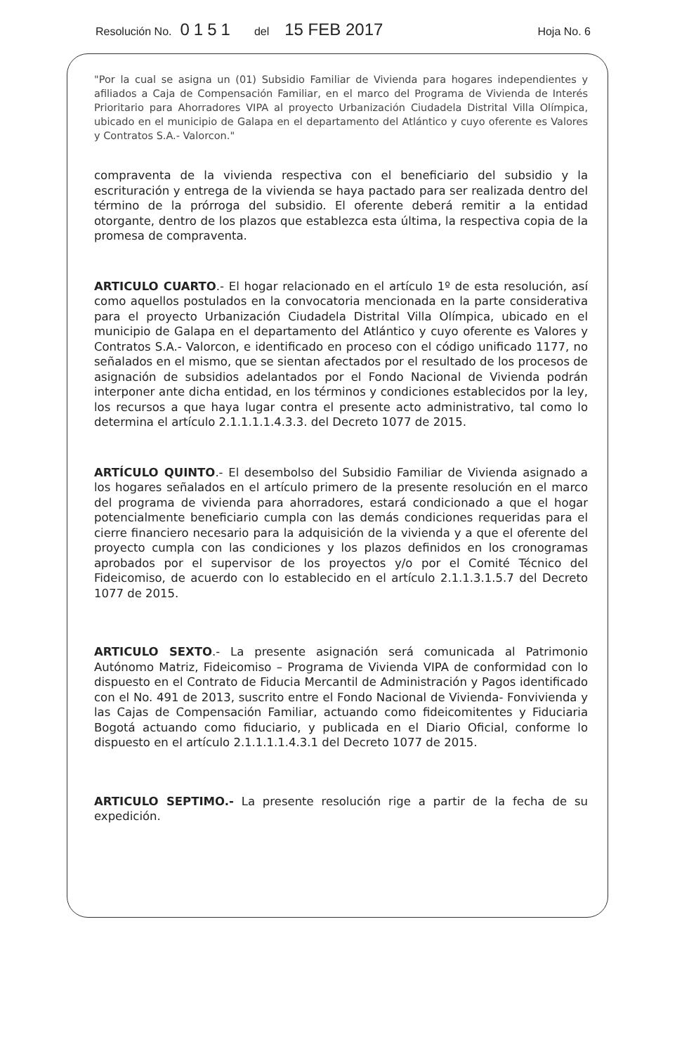Resolución No. 0151 del 15 FEB 2017 Hoja No. 6
"Por la cual se asigna un (01) Subsidio Familiar de Vivienda para hogares independientes y afiliados a Caja de Compensación Familiar, en el marco del Programa de Vivienda de Interés Prioritario para Ahorradores VIPA al proyecto Urbanización Ciudadela Distrital Villa Olímpica, ubicado en el municipio de Galapa en el departamento del Atlántico y cuyo oferente es Valores y Contratos S.A.- Valorcon."
compraventa de la vivienda respectiva con el beneficiario del subsidio y la escrituración y entrega de la vivienda se haya pactado para ser realizada dentro del término de la prórroga del subsidio. El oferente deberá remitir a la entidad otorgante, dentro de los plazos que establezca esta última, la respectiva copia de la promesa de compraventa.
ARTICULO CUARTO.- El hogar relacionado en el artículo 1º de esta resolución, así como aquellos postulados en la convocatoria mencionada en la parte considerativa para el proyecto Urbanización Ciudadela Distrital Villa Olímpica, ubicado en el municipio de Galapa en el departamento del Atlántico y cuyo oferente es Valores y Contratos S.A.- Valorcon, e identificado en proceso con el código unificado 1177, no señalados en el mismo, que se sientan afectados por el resultado de los procesos de asignación de subsidios adelantados por el Fondo Nacional de Vivienda podrán interponer ante dicha entidad, en los términos y condiciones establecidos por la ley, los recursos a que haya lugar contra el presente acto administrativo, tal como lo determina el artículo 2.1.1.1.1.4.3.3. del Decreto 1077 de 2015.
ARTÍCULO QUINTO.- El desembolso del Subsidio Familiar de Vivienda asignado a los hogares señalados en el artículo primero de la presente resolución en el marco del programa de vivienda para ahorradores, estará condicionado a que el hogar potencialmente beneficiario cumpla con las demás condiciones requeridas para el cierre financiero necesario para la adquisición de la vivienda y a que el oferente del proyecto cumpla con las condiciones y los plazos definidos en los cronogramas aprobados por el supervisor de los proyectos y/o por el Comité Técnico del Fideicomiso, de acuerdo con lo establecido en el artículo 2.1.1.3.1.5.7 del Decreto 1077 de 2015.
ARTICULO SEXTO.- La presente asignación será comunicada al Patrimonio Autónomo Matriz, Fideicomiso – Programa de Vivienda VIPA de conformidad con lo dispuesto en el Contrato de Fiducia Mercantil de Administración y Pagos identificado con el No. 491 de 2013, suscrito entre el Fondo Nacional de Vivienda- Fonvivienda y las Cajas de Compensación Familiar, actuando como fideicomitentes y Fiduciaria Bogotá actuando como fiduciario, y publicada en el Diario Oficial, conforme lo dispuesto en el artículo 2.1.1.1.1.4.3.1 del Decreto 1077 de 2015.
ARTICULO SEPTIMO.- La presente resolución rige a partir de la fecha de su expedición.